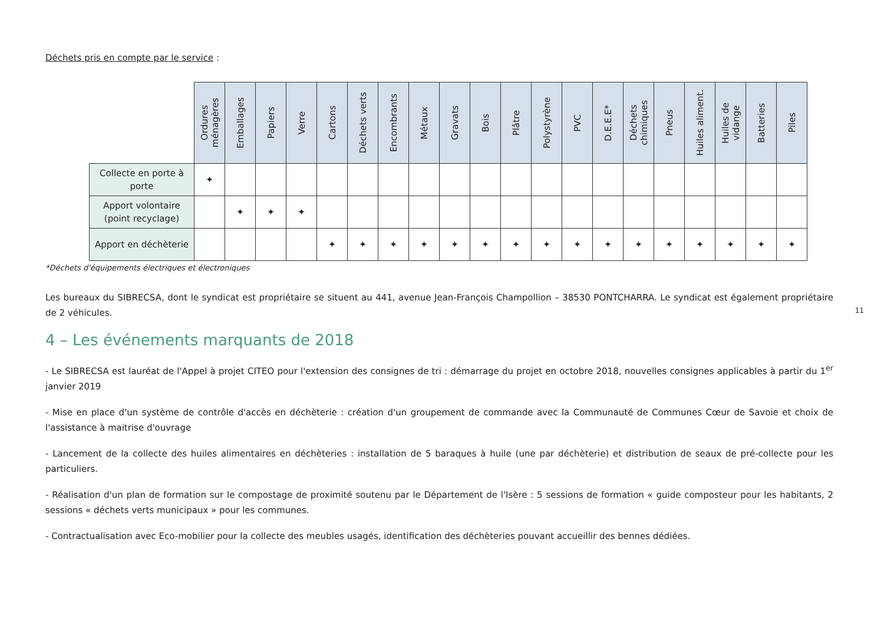Déchets pris en compte par le service :
| | Ordures ménagères | Emballages | Papiers | Verre | Cartons | Déchets verts | Encombrants | Métaux | Gravats | Bois | Plâtre | Polystyrène | PVC | D.E.E.E* | Déchets chimiques | Pneus | Huiles aliment. | Huiles de vidange | Batteries | Piles |
| --- | --- | --- | --- | --- | --- | --- | --- | --- | --- | --- | --- | --- | --- | --- | --- | --- | --- | --- | --- | --- |
| Collecte en porte à porte | ✦ | | | | | | | | | | | | | | | | | | | |
| Apport volontaire (point recyclage) | | ✦ | ✦ | ✦ | | | | | | | | | | | | | | | | |
| Apport en déchèterie | | | | | ✦ | ✦ | ✦ | ✦ | ✦ | ✦ | ✦ | ✦ | ✦ | ✦ | ✦ | ✦ | ✦ | ✦ | ✦ | ✦ |
*Déchets d'équipements électriques et électroniques
Les bureaux du SIBRECSA, dont le syndicat est propriétaire se situent au 441, avenue Jean-François Champollion – 38530 PONTCHARRA. Le syndicat est également propriétaire de 2 véhicules.
4 – Les événements marquants de 2018
- Le SIBRECSA est lauréat de l'Appel à projet CITEO pour l'extension des consignes de tri : démarrage du projet en octobre 2018, nouvelles consignes applicables à partir du 1<sup>er</sup> janvier 2019
- Mise en place d'un système de contrôle d'accès en déchèterie : création d'un groupement de commande avec la Communauté de Communes Cœur de Savoie et choix de l'assistance à maitrise d'ouvrage
- Lancement de la collecte des huiles alimentaires en déchèteries : installation de 5 baraques à huile (une par déchèterie) et distribution de seaux de pré-collecte pour les particuliers.
- Réalisation d'un plan de formation sur le compostage de proximité soutenu par le Département de l'Isère : 5 sessions de formation « guide composteur pour les habitants, 2 sessions « déchets verts municipaux » pour les communes.
- Contractualisation avec Eco-mobilier pour la collecte des meubles usagés, identification des déchèteries pouvant accueillir des bennes dédiées.
11